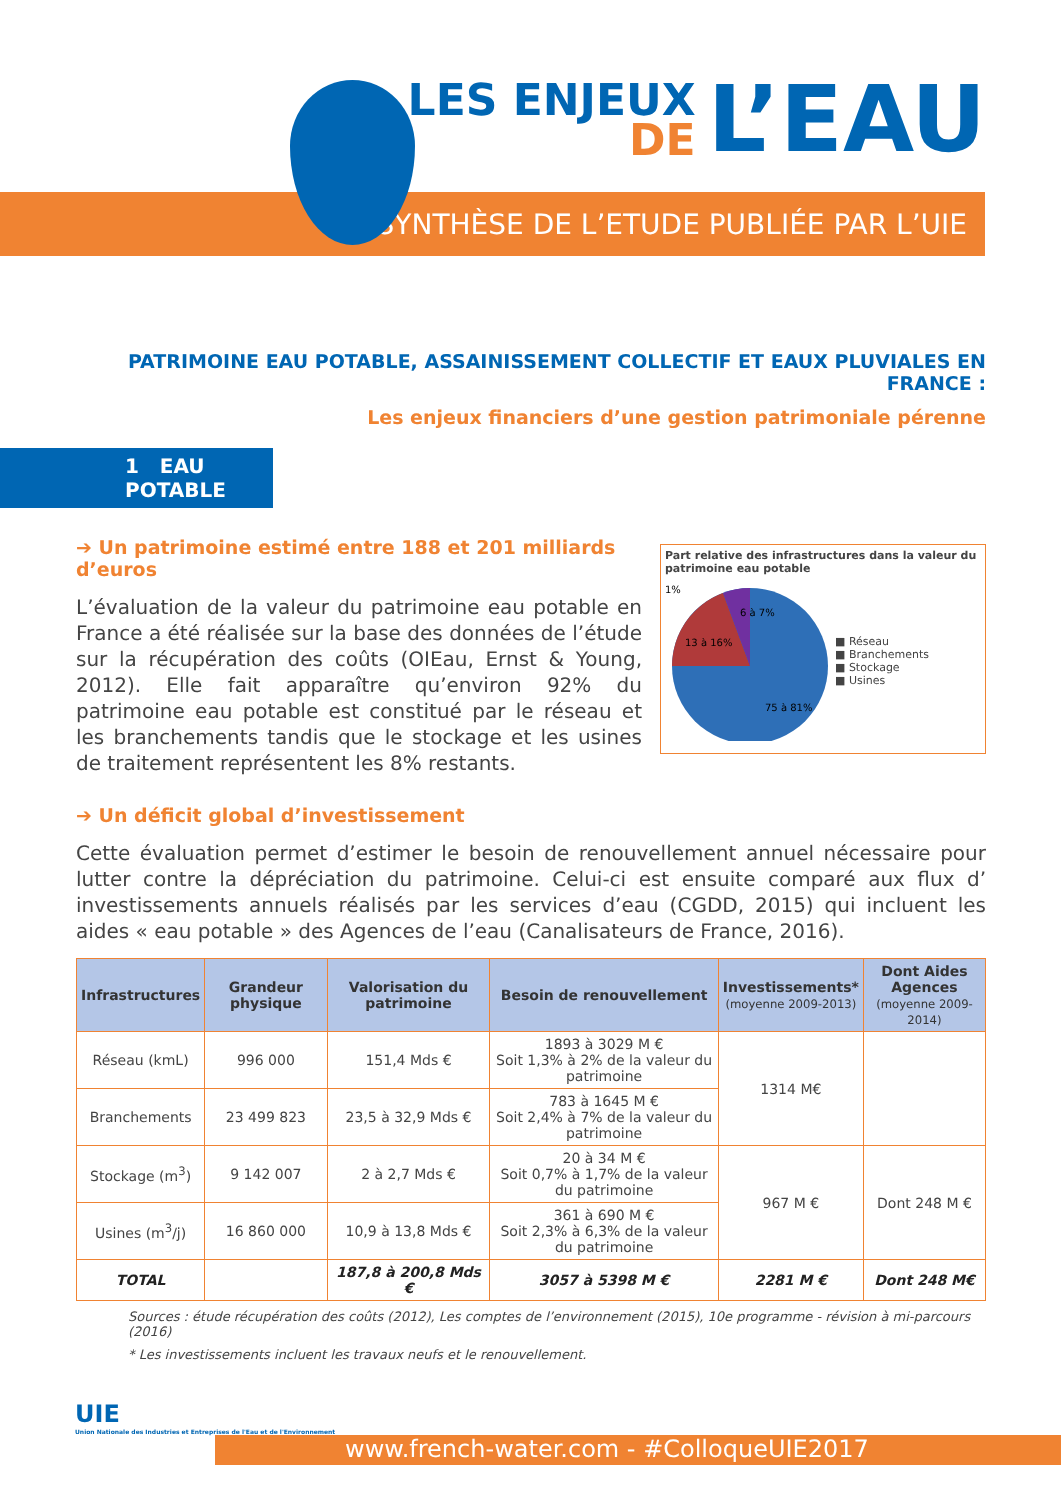SYNTHÈSE DE L’ETUDE PUBLIÉE PAR L’UIE
LES ENJEUX
DE
L’EAU
PATRIMOINE EAU POTABLE, ASSAINISSEMENT COLLECTIF ET EAUX PLUVIALES EN FRANCE :
Les enjeux financiers d’une gestion patrimoniale pérenne
1 EAU POTABLE
➔ Un patrimoine estimé entre 188 et 201 milliards d’euros
L’évaluation de la valeur du patrimoine eau potable en France a été réalisée sur la base des données de l’étude sur la récupération des coûts (OIEau, Ernst & Young, 2012). Elle fait apparaître qu’environ 92% du patrimoine eau potable est constitué par le réseau et les branchements tandis que le stockage et les usines de traitement représentent les 8% restants.
Part relative des infrastructures dans la valeur du patrimoine eau potable
13 à 16%
6 à 7%
75 à 81%
1%
■ Réseau
■ Branchements
■ Stockage
■ Usines
➔ Un déficit global d’investissement
Cette évaluation permet d’estimer le besoin de renouvellement annuel nécessaire pour lutter contre la dépréciation du patrimoine. Celui-ci est ensuite comparé aux flux d’ investissements annuels réalisés par les services d’eau (CGDD, 2015) qui incluent les aides « eau potable » des Agences de l’eau (Canalisateurs de France, 2016).
| Infrastructures | Grandeur physique | Valorisation du patrimoine | Besoin de renouvellement | Investissements* (moyenne 2009-2013) | Dont Aides Agences (moyenne 2009-2014) |
| --- | --- | --- | --- | --- | --- |
| Réseau (kmL) | 996 000 | 151,4 Mds € | 1893 à 3029 M € Soit 1,3% à 2% de la valeur du patrimoine | 1314 M€ | |
| Branchements | 23 499 823 | 23,5 à 32,9 Mds € | 783 à 1645 M € Soit 2,4% à 7% de la valeur du patrimoine | | |
| Stockage (m<sup>3</sup>) | 9 142 007 | 2 à 2,7 Mds € | 20 à 34 M € Soit 0,7% à 1,7% de la valeur du patrimoine | 967 M € | Dont 248 M € |
| Usines (m<sup>3</sup>/j) | 16 860 000 | 10,9 à 13,8 Mds € | 361 à 690 M € Soit 2,3% à 6,3% de la valeur du patrimoine | | |
| TOTAL | | 187,8 à 200,8 Mds € | 3057 à 5398 M € | 2281 M € | Dont 248 M€ |
Sources : étude récupération des coûts (2012), Les comptes de l’environnement (2015), 10e programme - révision à mi-parcours (2016)
* Les investissements incluent les travaux neufs et le renouvellement.
UIE
Union Nationale des Industries et Entreprises de l'Eau et de l'Environnement
www.french-water.com - #ColloqueUIE2017